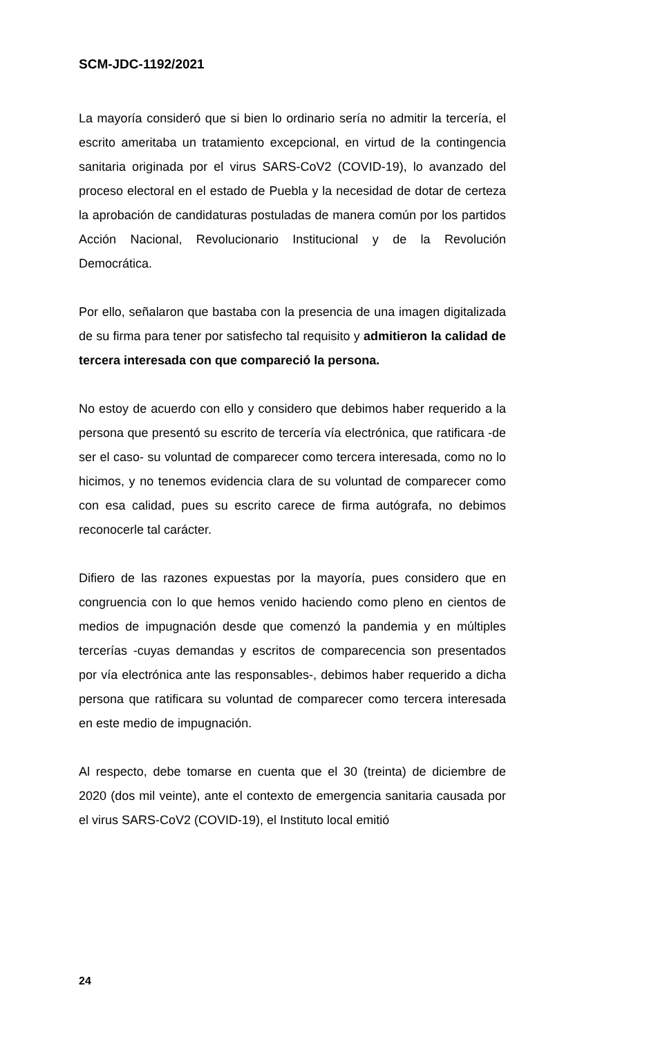SCM-JDC-1192/2021
La mayoría consideró que si bien lo ordinario sería no admitir la tercería, el escrito ameritaba un tratamiento excepcional, en virtud de la contingencia sanitaria originada por el virus SARS-CoV2 (COVID-19), lo avanzado del proceso electoral en el estado de Puebla y la necesidad de dotar de certeza la aprobación de candidaturas postuladas de manera común por los partidos Acción Nacional, Revolucionario Institucional y de la Revolución Democrática.
Por ello, señalaron que bastaba con la presencia de una imagen digitalizada de su firma para tener por satisfecho tal requisito y admitieron la calidad de tercera interesada con que compareció la persona.
No estoy de acuerdo con ello y considero que debimos haber requerido a la persona que presentó su escrito de tercería vía electrónica, que ratificara -de ser el caso- su voluntad de comparecer como tercera interesada, como no lo hicimos, y no tenemos evidencia clara de su voluntad de comparecer como con esa calidad, pues su escrito carece de firma autógrafa, no debimos reconocerle tal carácter.
Difiero de las razones expuestas por la mayoría, pues considero que en congruencia con lo que hemos venido haciendo como pleno en cientos de medios de impugnación desde que comenzó la pandemia y en múltiples tercerías -cuyas demandas y escritos de comparecencia son presentados por vía electrónica ante las responsables-, debimos haber requerido a dicha persona que ratificara su voluntad de comparecer como tercera interesada en este medio de impugnación.
Al respecto, debe tomarse en cuenta que el 30 (treinta) de diciembre de 2020 (dos mil veinte), ante el contexto de emergencia sanitaria causada por el virus SARS-CoV2 (COVID-19), el Instituto local emitió
24